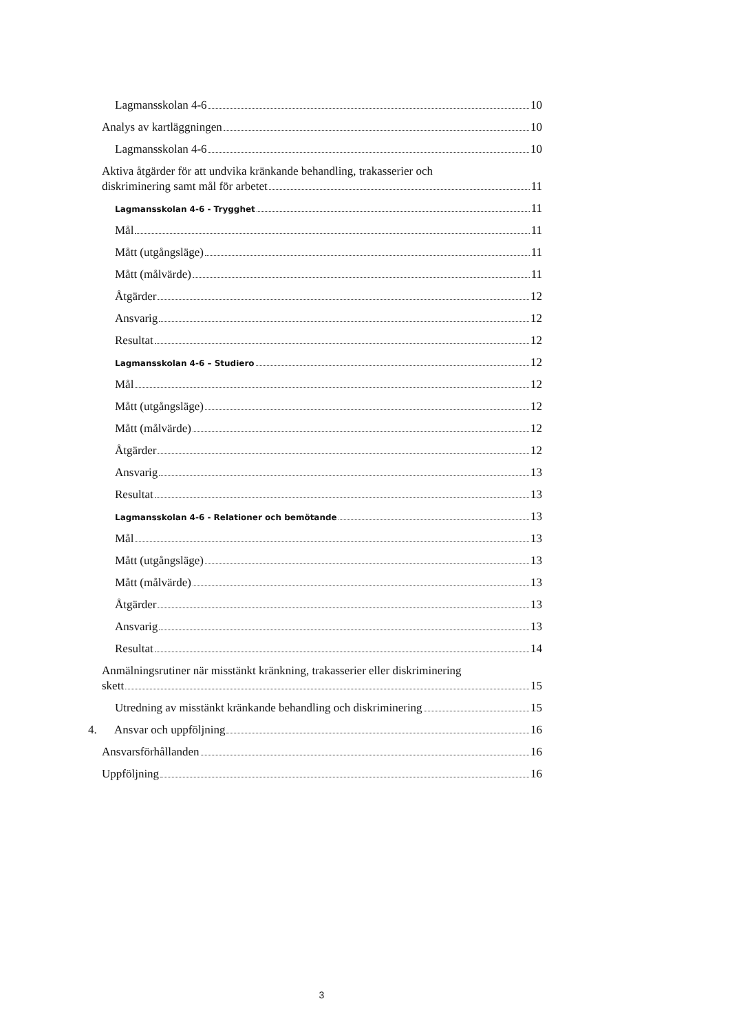Lagmansskolan 4-6 10
Analys av kartläggningen 10
Lagmansskolan 4-6 10
Aktiva åtgärder för att undvika kränkande behandling, trakasserier och
diskriminering samt mål för arbetet 11
Lagmansskolan 4-6 - Trygghet 11
Mål 11
Mått (utgångsläge) 11
Mått (målvärde) 11
Åtgärder 12
Ansvarig 12
Resultat 12
Lagmansskolan 4-6 – Studiero 12
Mål 12
Mått (utgångsläge) 12
Mått (målvärde) 12
Åtgärder 12
Ansvarig 13
Resultat 13
Lagmansskolan 4-6 - Relationer och bemötande 13
Mål 13
Mått (utgångsläge) 13
Mått (målvärde) 13
Åtgärder 13
Ansvarig 13
Resultat 14
Anmälningsrutiner när misstänkt kränkning, trakasserier eller diskriminering
skett 15
Utredning av misstänkt kränkande behandling och diskriminering 15
4. Ansvar och uppföljning 16
Ansvarsförhållanden 16
Uppföljning 16
3